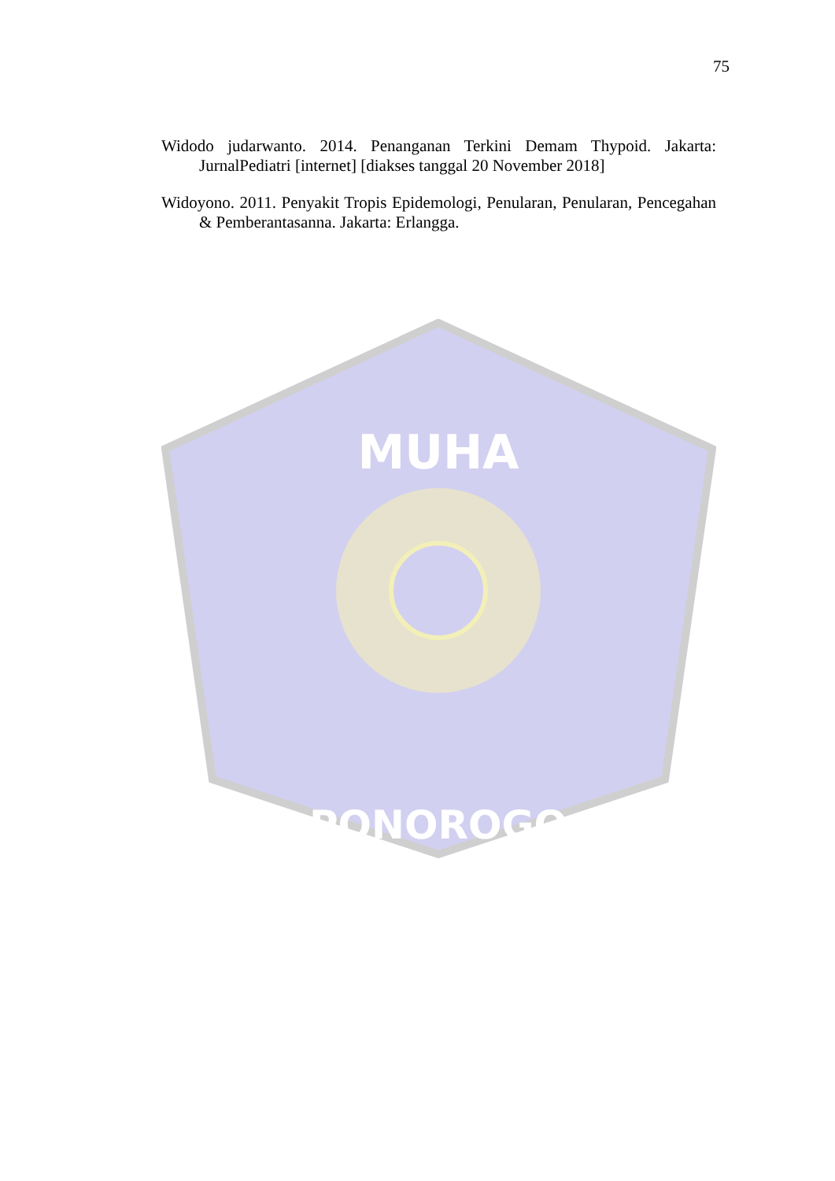75
Widodo judarwanto. 2014. Penanganan Terkini Demam Thypoid. Jakarta: JurnalPediatri [internet] [diakses tanggal 20 November 2018]
Widoyono. 2011. Penyakit Tropis Epidemologi, Penularan, Penularan, Pencegahan & Pemberantasanna. Jakarta: Erlangga.
MUHA
PONOROGO